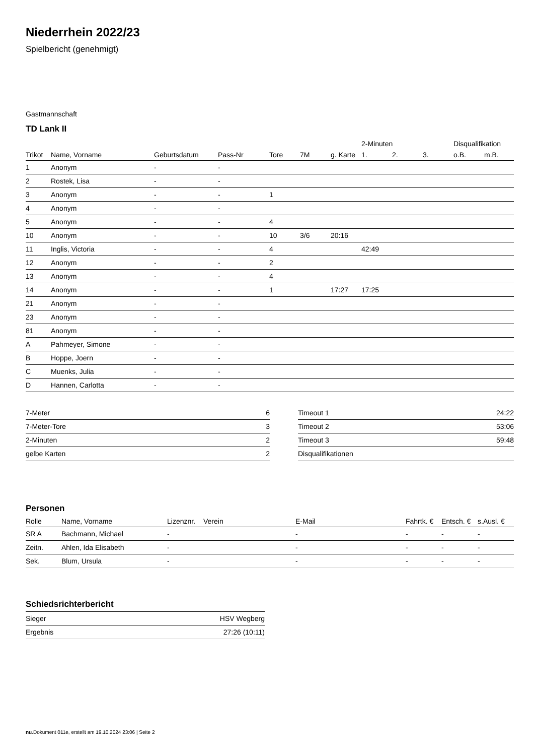Niederrhein 2022/23
Spielbericht (genehmigt)
Gastmannschaft
TD Lank II
| | | | | | | | 2-Minuten | | | Disqualifikation | |
| --- | --- | --- | --- | --- | --- | --- | --- | --- | --- | --- | --- |
| Trikot | Name, Vorname | Geburtsdatum | Pass-Nr | Tore | 7M | g. Karte | 1. | 2. | 3. | o.B. | m.B. |
| 1 | Anonym | - | - | | | | | | | | |
| 2 | Rostek, Lisa | - | - | | | | | | | | |
| 3 | Anonym | - | - | 1 | | | | | | | |
| 4 | Anonym | - | - | | | | | | | | |
| 5 | Anonym | - | - | 4 | | | | | | | |
| 10 | Anonym | - | - | 10 | 3/6 | 20:16 | | | | | |
| 11 | Inglis, Victoria | - | - | 4 | | | 42:49 | | | | |
| 12 | Anonym | - | - | 2 | | | | | | | |
| 13 | Anonym | - | - | 4 | | | | | | | |
| 14 | Anonym | - | - | 1 | | 17:27 | 17:25 | | | | |
| 21 | Anonym | - | - | | | | | | | | |
| 23 | Anonym | - | - | | | | | | | | |
| 81 | Anonym | - | - | | | | | | | | |
| A | Pahmeyer, Simone | - | - | | | | | | | | |
| B | Hoppe, Joern | - | - | | | | | | | | |
| C | Muenks, Julia | - | - | | | | | | | | |
| D | Hannen, Carlotta | - | - | | | | | | | | |
| 7-Meter | 6 |
| 7-Meter-Tore | 3 |
| 2-Minuten | 2 |
| gelbe Karten | 2 |
| Timeout 1 | 24:22 |
| Timeout 2 | 53:06 |
| Timeout 3 | 59:48 |
| Disqualifikationen | |
Personen
| Rolle | Name, Vorname | Lizenznr. | Verein | E-Mail | Fahrtk. € | Entsch. € | s.Ausl. € |
| --- | --- | --- | --- | --- | --- | --- | --- |
| SR A | Bachmann, Michael | - | | - | - | - | - |
| Zeitn. | Ahlen, Ida Elisabeth | - | | - | - | - | - |
| Sek. | Blum, Ursula | - | | - | - | - | - |
Schiedsrichterbericht
| Sieger | HSV Wegberg |
| Ergebnis | 27:26 (10:11) |
nu.Dokument 011e, erstellt am 19.10.2024 23:06 | Seite 2